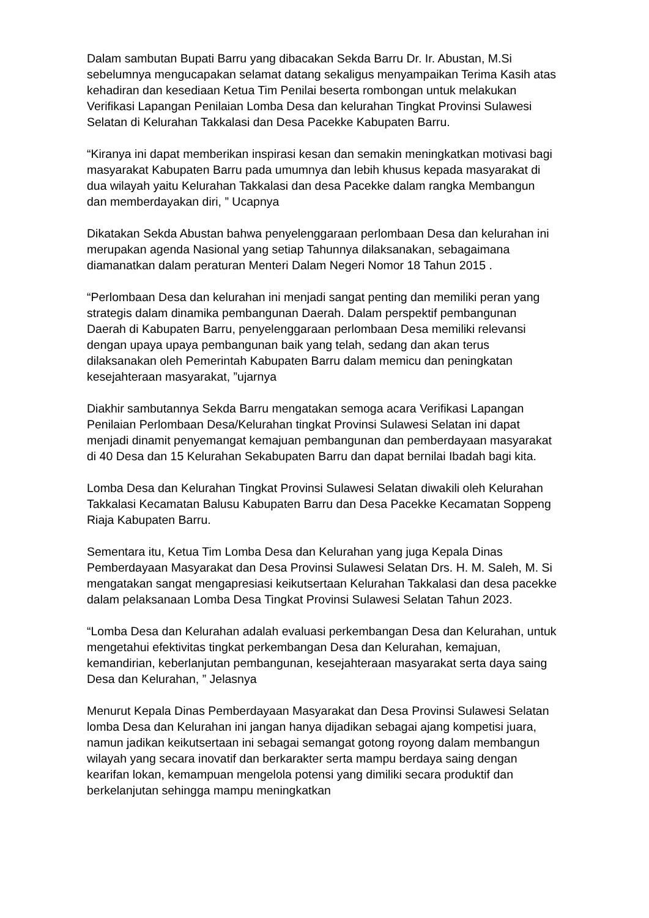Dalam sambutan Bupati Barru yang dibacakan Sekda Barru Dr. Ir. Abustan, M.Si sebelumnya mengucapakan selamat datang sekaligus menyampaikan Terima Kasih atas kehadiran dan kesediaan Ketua Tim Penilai beserta rombongan untuk melakukan Verifikasi Lapangan Penilaian Lomba Desa dan kelurahan Tingkat Provinsi Sulawesi Selatan di Kelurahan Takkalasi dan Desa Pacekke Kabupaten Barru.
“Kiranya ini dapat memberikan inspirasi kesan dan semakin meningkatkan motivasi bagi masyarakat Kabupaten Barru pada umumnya dan lebih khusus kepada masyarakat di dua wilayah yaitu Kelurahan Takkalasi dan desa Pacekke dalam rangka Membangun dan memberdayakan diri, ” Ucapnya
Dikatakan Sekda Abustan bahwa penyelenggaraan perlombaan Desa dan kelurahan ini merupakan agenda Nasional yang setiap Tahunnya dilaksanakan, sebagaimana diamanatkan dalam peraturan Menteri Dalam Negeri Nomor 18 Tahun 2015 .
“Perlombaan Desa dan kelurahan ini menjadi sangat penting dan memiliki peran yang strategis dalam dinamika pembangunan Daerah. Dalam perspektif pembangunan Daerah di Kabupaten Barru, penyelenggaraan perlombaan Desa memiliki relevansi dengan upaya upaya pembangunan baik yang telah, sedang dan akan terus dilaksanakan oleh Pemerintah Kabupaten Barru dalam memicu dan peningkatan kesejahteraan masyarakat, ”ujarnya
Diakhir sambutannya Sekda Barru mengatakan semoga acara Verifikasi Lapangan Penilaian Perlombaan Desa/Kelurahan tingkat Provinsi Sulawesi Selatan ini dapat menjadi dinamit penyemangat kemajuan pembangunan dan pemberdayaan masyarakat di 40 Desa dan 15 Kelurahan Sekabupaten Barru dan dapat bernilai Ibadah bagi kita.
Lomba Desa dan Kelurahan Tingkat Provinsi Sulawesi Selatan diwakili oleh Kelurahan Takkalasi Kecamatan Balusu Kabupaten Barru dan Desa Pacekke Kecamatan Soppeng Riaja Kabupaten Barru.
Sementara itu, Ketua Tim Lomba Desa dan Kelurahan yang juga Kepala Dinas Pemberdayaan Masyarakat dan Desa Provinsi Sulawesi Selatan Drs. H. M. Saleh, M. Si mengatakan sangat mengapresiasi keikutsertaan Kelurahan Takkalasi dan desa pacekke dalam pelaksanaan Lomba Desa Tingkat Provinsi Sulawesi Selatan Tahun 2023.
“Lomba Desa dan Kelurahan adalah evaluasi perkembangan Desa dan Kelurahan, untuk mengetahui efektivitas tingkat perkembangan Desa dan Kelurahan, kemajuan, kemandirian, keberlanjutan pembangunan, kesejahteraan masyarakat serta daya saing Desa dan Kelurahan, ” Jelasnya
Menurut Kepala Dinas Pemberdayaan Masyarakat dan Desa Provinsi Sulawesi Selatan lomba Desa dan Kelurahan ini jangan hanya dijadikan sebagai ajang kompetisi juara, namun jadikan keikutsertaan ini sebagai semangat gotong royong dalam membangun wilayah yang secara inovatif dan berkarakter serta mampu berdaya saing dengan kearifan lokan, kemampuan mengelola potensi yang dimiliki secara produktif dan berkelanjutan sehingga mampu meningkatkan